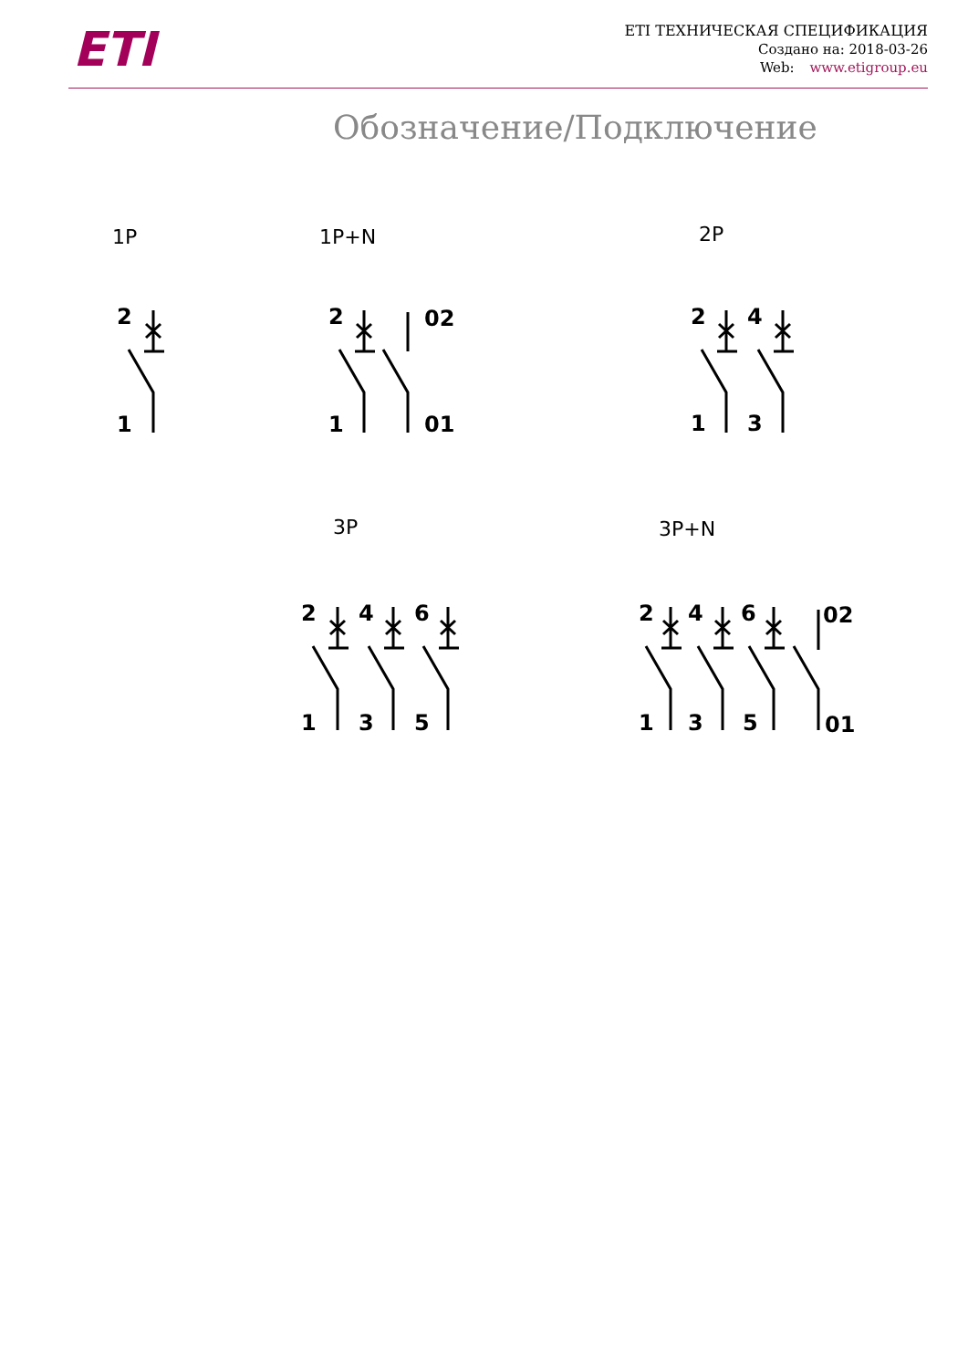ETI
ETI ТЕХНИЧЕСКАЯ СПЕЦИФИКАЦИЯ
Создано на: 2018-03-26
Web: www.etigroup.eu
Обозначение/Подключение
1P
1P+N
2P
3P
3P+N
2
1
2
1
02
01
2
4
1
3
2
4
6
1
3
5
2
4
6
02
1
3
5
01